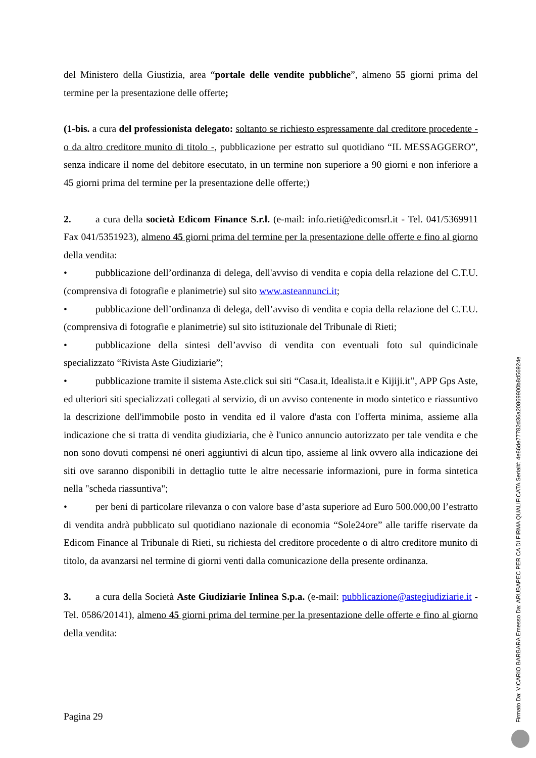del Ministero della Giustizia, area “portale delle vendite pubbliche”, almeno 55 giorni prima del termine per la presentazione delle offerte;
(1-bis. a cura del professionista delegato: soltanto se richiesto espressamente dal creditore procedente - o da altro creditore munito di titolo -, pubblicazione per estratto sul quotidiano “IL MESSAGGERO”, senza indicare il nome del debitore esecutato, in un termine non superiore a 90 giorni e non inferiore a 45 giorni prima del termine per la presentazione delle offerte;)
2. a cura della società Edicom Finance S.r.l. (e-mail: info.rieti@edicomsrl.it - Tel. 041/5369911 Fax 041/5351923), almeno 45 giorni prima del termine per la presentazione delle offerte e fino al giorno della vendita:
• pubblicazione dell’ordinanza di delega, dell'avviso di vendita e copia della relazione del C.T.U. (comprensiva di fotografie e planimetrie) sul sito www.asteannunci.it;
• pubblicazione dell’ordinanza di delega, dell’avviso di vendita e copia della relazione del C.T.U. (comprensiva di fotografie e planimetrie) sul sito istituzionale del Tribunale di Rieti;
• pubblicazione della sintesi dell’avviso di vendita con eventuali foto sul quindicinale specializzato “Rivista Aste Giudiziarie”;
• pubblicazione tramite il sistema Aste.click sui siti “Casa.it, Idealista.it e Kijiji.it”, APP Gps Aste, ed ulteriori siti specializzati collegati al servizio, di un avviso contenente in modo sintetico e riassuntivo la descrizione dell'immobile posto in vendita ed il valore d'asta con l'offerta minima, assieme alla indicazione che si tratta di vendita giudiziaria, che è l'unico annuncio autorizzato per tale vendita e che non sono dovuti compensi né oneri aggiuntivi di alcun tipo, assieme al link ovvero alla indicazione dei siti ove saranno disponibili in dettaglio tutte le altre necessarie informazioni, pure in forma sintetica nella "scheda riassuntiva";
• per beni di particolare rilevanza o con valore base d’asta superiore ad Euro 500.000,00 l’estratto di vendita andrà pubblicato sul quotidiano nazionale di economia “Sole24ore” alle tariffe riservate da Edicom Finance al Tribunale di Rieti, su richiesta del creditore procedente o di altro creditore munito di titolo, da avanzarsi nel termine di giorni venti dalla comunicazione della presente ordinanza.
3. a cura della Società Aste Giudiziarie Inlinea S.p.a. (e-mail: pubblicazione@astegiudiziarie.it - Tel. 0586/20141), almeno 45 giorni prima del termine per la presentazione delle offerte e fino al giorno della vendita:
Pagina 29
Firmato Da: VICARIO BARBARA Emesso Da: ARUBAPEC PER CA DI FIRMA QUALIFICATA Serial#: 4e86de77782d36a20869900b8d56924e